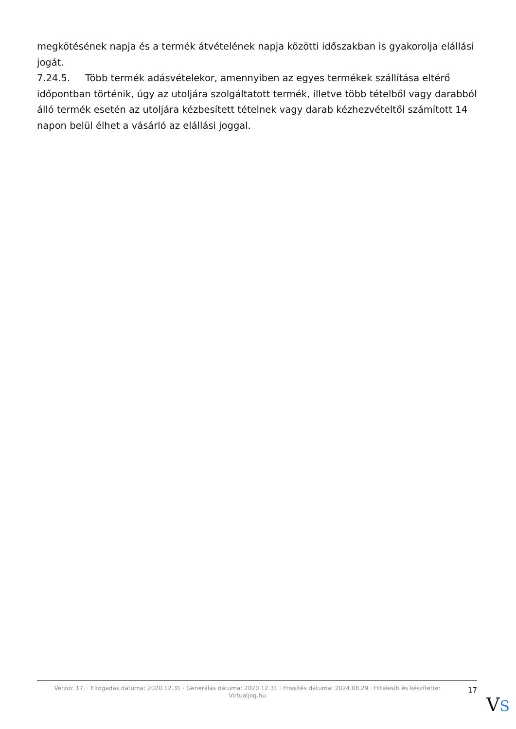megkötésének napja és a termék átvételének napja közötti időszakban is gyakorolja elállási jogát.
7.24.5. Több termék adásvételekor, amennyiben az egyes termékek szállítása eltérő időpontban történik, úgy az utoljára szolgáltatott termék, illetve több tételből vagy darabból álló termék esetén az utoljára kézbesített tételnek vagy darab kézhezvételtől számított 14 napon belül élhet a vásárló az elállási joggal.
Verzió: 17. · Elfogadás dátuma: 2020.12.31 · Generálás dátuma: 2020.12.31 · Frissítés dátuma: 2024.08.29 · Hitelesíti és készítette: Virtualjog.hu
17
VS